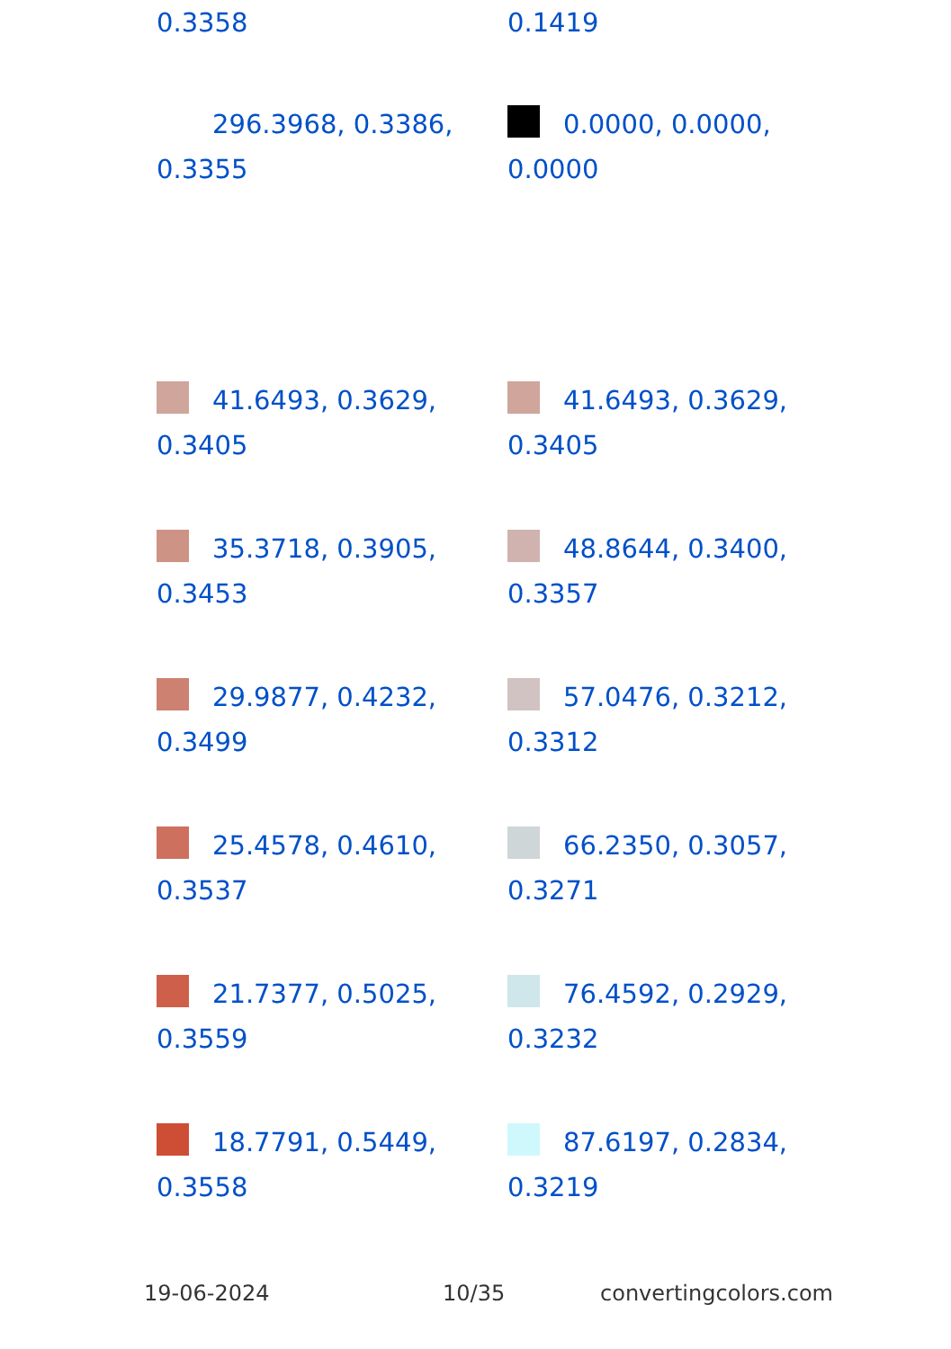0.3358 0.1419
296.3968, 0.3386, 0.3355
0.0000, 0.0000, 0.0000
41.6493, 0.3629, 0.3405
41.6493, 0.3629, 0.3405
35.3718, 0.3905, 0.3453
48.8644, 0.3400, 0.3357
29.9877, 0.4232, 0.3499
57.0476, 0.3212, 0.3312
25.4578, 0.4610, 0.3537
66.2350, 0.3057, 0.3271
21.7377, 0.5025, 0.3559
76.4592, 0.2929, 0.3232
18.7791, 0.5449, 0.3558
87.6197, 0.2834, 0.3219
19-06-2024 10/35 convertingcolors.com